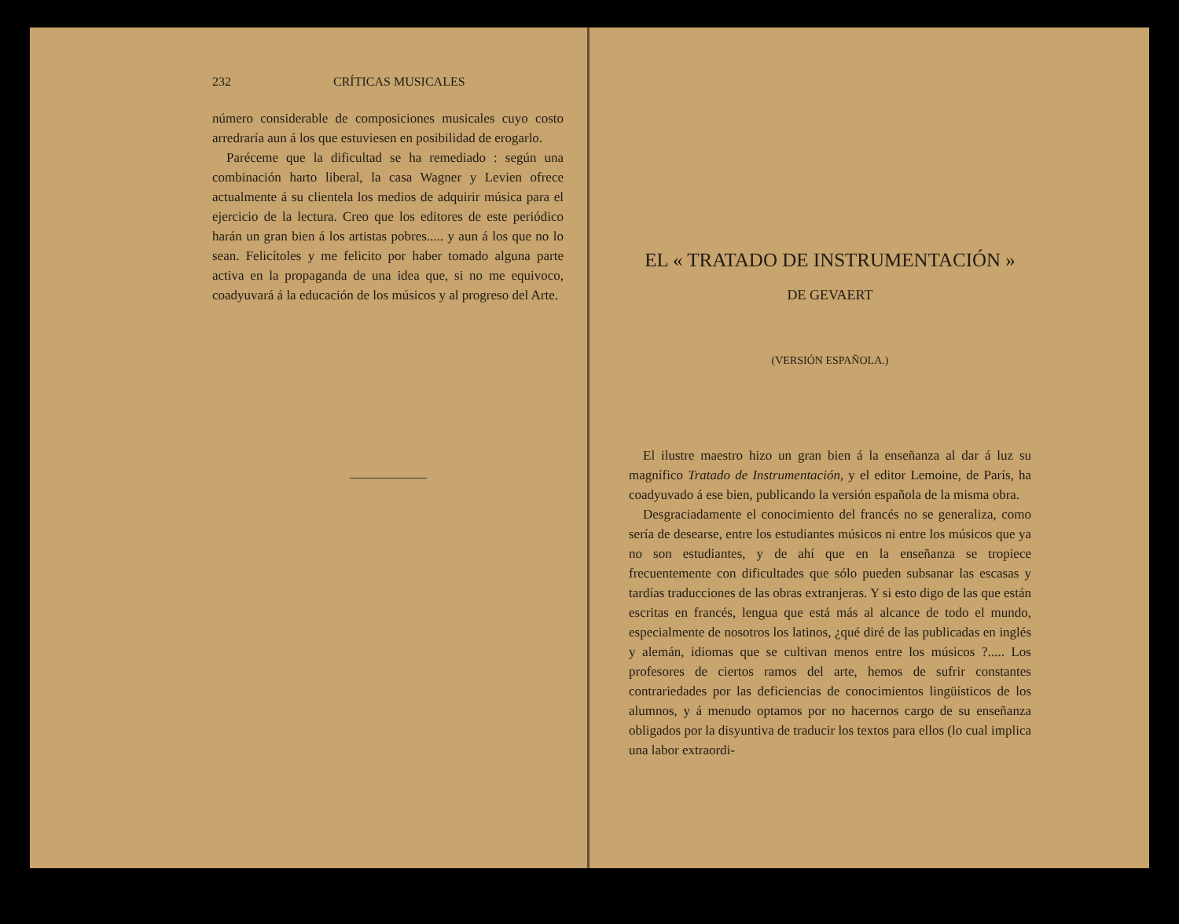232 CRÍTICAS MUSICALES
número considerable de composiciones musicales cuyo costo arredraría aun á los que estuviesen en posibilidad de erogarlo.
Paréceme que la dificultad se ha remediado : según una combinación harto liberal, la casa Wagner y Levien ofrece actualmente á su clientela los medios de adquirir música para el ejercicio de la lectura. Creo que los editores de este periódico harán un gran bien á los artistas pobres..... y aun á los que no lo sean. Felicítoles y me felicito por haber tomado alguna parte activa en la propaganda de una idea que, si no me equivoco, coadyuvará á la educación de los músicos y al progreso del Arte.
EL « TRATADO DE INSTRUMENTACIÓN »
DE GEVAERT
(VERSIÓN ESPAÑOLA.)
El ilustre maestro hizo un gran bien á la enseñanza al dar á luz su magnífico Tratado de Instrumentación, y el editor Lemoine, de París, ha coadyuvado á ese bien, publicando la versión española de la misma obra.
Desgraciadamente el conocimiento del francés no se generaliza, como sería de desearse, entre los estudiantes músicos ni entre los músicos que ya no son estudiantes, y de ahí que en la enseñanza se tropiece frecuentemente con dificultades que sólo pueden subsanar las escasas y tardías traducciones de las obras extranjeras. Y si esto digo de las que están escritas en francés, lengua que está más al alcance de todo el mundo, especialmente de nosotros los latinos, ¿qué diré de las publicadas en inglés y alemán, idiomas que se cultivan menos entre los músicos ?..... Los profesores de ciertos ramos del arte, hemos de sufrir constantes contrariedades por las deficiencias de conocimientos lingüísticos de los alumnos, y á menudo optamos por no hacernos cargo de su enseñanza obligados por la disyuntiva de traducir los textos para ellos (lo cual implica una labor extraordi-